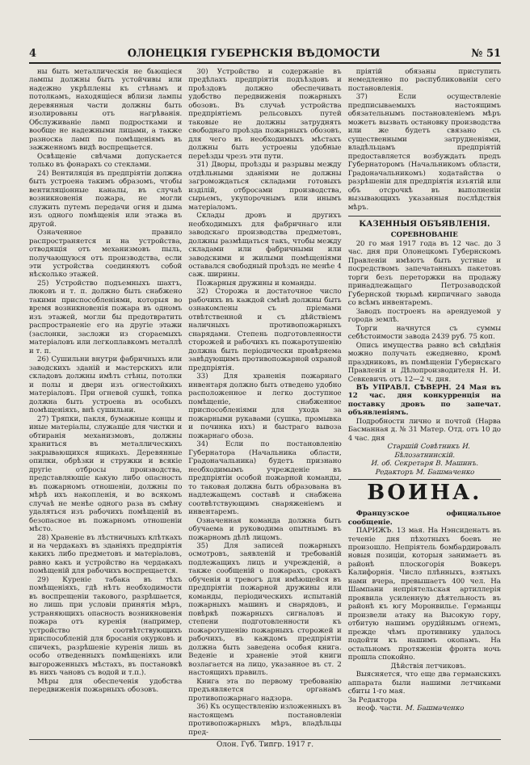4 ОЛОНЕЦКІЯ ГУБЕРНСКІЯ ВѢДОМОСТИ № 51
ны быть металлическія не бьющіеся лампы должны быть устойчивы или надежно укрѣплены къ стѣнамъ и потолкамъ, находящіеся вблизи лампы деревянныя части должны быть изолированы отъ нагрѣванія. Обслуживаніе ламп подростками и вообще не надежными лицами, а также разноска ламп по помѣщеніямъ въ зажженномъ видѣ воспрещается.
Освѣщеніе свѣчами допускается только въ фонарахъ со стеклами.
24) Вентиляція въ предпріятіи должна быть устроена такимъ образомъ, чтобы вентиляціонные каналы, въ случаѣ возникновенія пожара, не могли служить путемъ передачи огня и дыма изъ одного помѣщенія или этажа въ другой.
Означенное правило распространяется и на устройства, отводящія отъ механизмовъ пыль, получающуюся отъ производства, если эти устройства соединяютъ собой нѣсколько этажей.
25) Устройство подъемныхъ шахтъ, люковъ и т. п. должно быть снабжено такими приспособленіями, которыя во время возникновенія пожара въ одномъ изъ этажей, могли бы предотвратить распространеніе его на другіе этажи (заслонки, засложи из сгораемыхъ матеріаловъ или легкоплавкомъ металлѣ и т. п.
26) Сушильни внутри фабричныхъ или заводскихъ зданій и мастерскихъ или складовъ должны имѣть стѣны, потолки и полы и двери изъ огнестойкихъ матеріаловъ. При огневой сушкѣ, топка должна быть устроена въ особыхъ помѣщеніяхъ, внѣ сушильни.
27) Тряпки, пакля, бумажные концы и иные матеріалы, служащіе для чистки и обтиранія механизмовъ, должны храниться въ металлическихъ закрывающихся ящикахъ. Деревянные опилки, обрѣзки и стружки и всякіе другіе отбросы производства, представляющіе какую либо опасность въ пожарномъ отношеніи, должны по мѣрѣ ихъ накопленія, и во всякомъ случаѣ не менѣе одного раза въ смѣну удаляться изъ рабочихъ помѣщеній въ безопасное въ пожарномъ отношеніи мѣсто.
28) Храненіе въ лѣстничныхъ клѣткахъ и на чердакахъ въ зданіяхъ предпріятія какихъ либо предметовъ и матеріаловъ, равно какъ и устройство на чердакахъ помѣщеній для рабочихъ воспрещается.
29) Куреніе табака въ тѣхъ помѣщеніяхъ, гдѣ нѣтъ необходимости въ воспрещеніи такового, разрѣшается, но лишь при условіи принятія мѣръ, устраняющихъ опасность возникновенія пожара отъ куренія (например, устройство соотвѣтствующихъ приспособленій для бросанія окурковъ и спичекъ, разрѣшеніе куренія лишь въ особо отведенныхъ помѣщеніяхъ или выгороженныхъ мѣстахъ, въ постановкѣ въ нихъ чановъ съ водой и т.п.).
Мѣры для обеспеченія удобства передвиженія пожарныхъ обозовъ.
30) Устройство и содержаніе въ предѣлахъ предпріятія подъѣздовъ и проѣздовъ должно обеспечивать удобство передвиженія пожарныхъ обозовъ. Въ случаѣ устройства предпріятіемъ рельсовыхъ путей таковые не должны затруднять свободнаго проѣзда пожарныхъ обозовъ, для чего въ необходимыхъ мѣстахъ должны быть устроены удобные переѣзды чрезъ эти пути.
31) Дворы, проѣзды и разрывы между отдѣльными зданіями не должны загромождаться складами готовыхъ изділій, отбросами производства, сырьемъ, укупорочнымъ или инымъ матеріаломъ.
Склады дровъ и другихъ необходимыхъ для фабричнаго или заводскаго производства предметовъ, должны размѣщаться такъ, чтобы между складами или фабричными или заводскими и жилыми помѣщеніями оставался свободный проѣздъ не менѣе 4 саж. ширины.
Пожарныя дружины и команды.
32) Сторожа и достаточное число рабочихъ въ каждой смѣнѣ должны быть ознакомлены съ пріемами отвѣтственной и съ дѣйствіемъ наличныхъ противопожарныхъ снарядами. Степень подготовленности сторожей и рабочихъ къ пожаротушенію должна быть періодически провѣряема завѣдующимъ противопожарной охраной предпріятія.
33) Для храненія пожарнаго инвентаря должно быть отведено удобно расположенное и легко доступное помѣщеніе, снабженное приспособленіями для ухода за пожарными рукавами (сушка, промывка и починка ихъ) и быстраго вывоза пожарнаго обоза.
34) Если по постановленію Губернатора (Начальника области, Градоначальника) будетъ признано необходимымъ учрежденіе въ предпріятіи особой пожарной команды, то таковая должна быть образована въ надлежащемъ составѣ и снабжена соотвѣтствующимъ снаряженіемъ и инвентаремъ.
Означенная команда должна быть обучаема и руководима опытнымъ въ пожарномъ дѣлѣ лицомъ.
35) Для записей пожарныхъ осмотровъ, заявленій и требованій подлежащихъ лицъ и учрежденій, а также сообщеній о пожарахъ, срокахъ обученія и тревогъ для имѣющейся въ предпріятіи пожарной дружины или команды, періодическихъ испытаній пожарныхъ машинъ и снарядовъ, и повѣркѣ пожарныхъ сигналовъ и степени подготовленности къ пожаротушенію пожарныхъ сторожей и рабочихъ, въ каждомъ предпріятіи должна быть заведена особая книга. Веденіе и храненіе этой книги возлагается на лицо, указанное въ ст. 2 настоящихъ правилъ.
Книга эта по первому требованію предъявляется органамъ противопожарнаго надзора.
36) Къ осуществленію изложенныхъ въ настоящемъ постановленіи противопожарныхъ мѣръ, владѣльцы пред-
пріятій обязаны приступить немедленно по распубликованіи сего постановленія.
37) Если осуществленіе предписываемыхъ настоящимъ обязательнымъ постановленіемъ мѣръ можетъ вызвать остановку производства или же будетъ связано съ существенными затрудненіями, владѣльцамъ предпріятій предоставляется возбуждать предъ Губернаторомъ (Начальникомъ области, Градоначальникомъ) ходатайства о разрѣшеніи для предпріятія изъятій или объ отсрочкѣ въ выполненіи вызывающихъ указанныя послѣдствія мѣръ.
КАЗЕННЫЯ ОБЪЯВЛЕНІЯ.
СОРЕВНОВАНІЕ
20 го мая 1917 года въ 12 час. до 3 час. дня при Олонецкомъ Губернскомъ Правленіи имѣютъ быть устные и посредствомъ запечатанныхъ пакетовъ торги безъ переторжки на продажу принадлежащаго Петрозаводской Губернской тюрьмѣ кирпичнаго завода со всѣмъ инвентаремъ.
Заводъ построенъ на арендуемой у города землѣ.
Торги начнутся съ суммы себѣстоимости завода 2439 руб. 75 коп.
Опись имущества равно всѣ свѣдѣнія можно получать ежедневно, кромѣ праздниковъ, въ помѣщеніи Губернскаго Правленія и Дѣлопроизводителя Н. И. Севкевичъ отъ 12—2 ч. дня.
ВЪ УПРАВЛ. СѢВЕРН. 24 Мая въ 12 час. дня конкурренція на поставку дровъ по запечат. объявленіямъ.
Подробности лично и почтой (Нарва Басманная д. № 31 Матер. Отд. отъ 10 до 4 час. дня
Старшій Совѣтникъ И. Бѣлозатнинскій.
И. об. Секретаря В. Машинъ.
Редакторъ М. Башмаченко
ВОИНА.
Французское официальное сообщеніе.
ПАРИЖЪ. 13 мая. На Нэнсиденатъ въ теченіе дня пѣхотныхъ боевъ не произошло. Непріятель бомбардировалъ новыя позиціи, которыя занимаетъ въ районѣ плоскогорія Вовкеръ Калифорнія. Число плѣнныхъ, взятыхъ нами вчера, превышаетъ 400 чел. На Шампани непріятельская артиллерія проявила усиленную дѣятельность въ районѣ къ югу Моронвилье. Германцы произвели атаку на Высокую гору, отбитую нашимъ орудійнымъ огнемъ, прежде чѣмъ противнику удалось подойти къ нашимъ окопамъ. На остальномъ протяженіи фронта ночь прошла спокойно.
Дѣйствія летчиковъ.
Выясняется, что еще два германскихъ аппарата были нашими летчиками сбиты 1-го мая.
За Редактора
неоф. части. М. Башмаченко
Олон. Губ. Типгр. 1917 г.